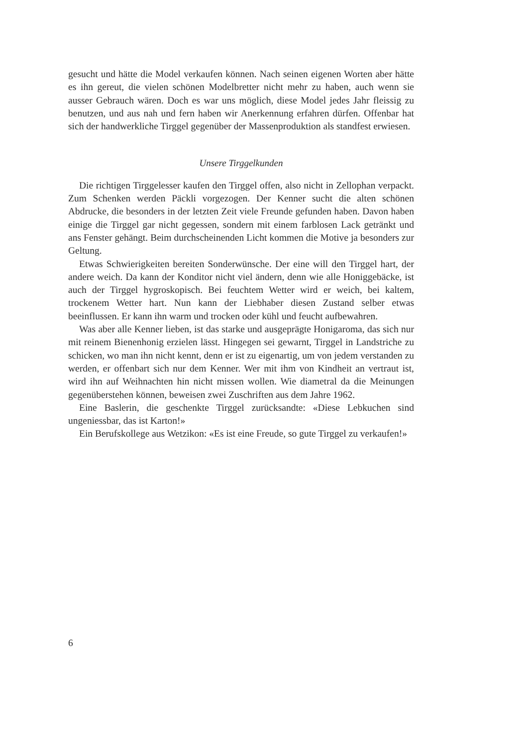gesucht und hätte die Model verkaufen können. Nach seinen eigenen Worten aber hätte es ihn gereut, die vielen schönen Modelbretter nicht mehr zu haben, auch wenn sie ausser Gebrauch wären. Doch es war uns möglich, diese Model jedes Jahr fleissig zu benutzen, und aus nah und fern haben wir Anerkennung erfahren dürfen. Offenbar hat sich der handwerkliche Tirggel gegenüber der Massenproduktion als standfest erwiesen.
Unsere Tirggelkunden
Die richtigen Tirggelesser kaufen den Tirggel offen, also nicht in Zellophan verpackt. Zum Schenken werden Päckli vorgezogen. Der Kenner sucht die alten schönen Abdrucke, die besonders in der letzten Zeit viele Freunde gefunden haben. Davon haben einige die Tirggel gar nicht gegessen, sondern mit einem farblosen Lack getränkt und ans Fenster gehängt. Beim durchscheinenden Licht kommen die Motive ja besonders zur Geltung.
Etwas Schwierigkeiten bereiten Sonderwünsche. Der eine will den Tirggel hart, der andere weich. Da kann der Konditor nicht viel ändern, denn wie alle Honiggebäcke, ist auch der Tirggel hygroskopisch. Bei feuchtem Wetter wird er weich, bei kaltem, trockenem Wetter hart. Nun kann der Liebhaber diesen Zustand selber etwas beeinflussen. Er kann ihn warm und trocken oder kühl und feucht aufbewahren.
Was aber alle Kenner lieben, ist das starke und ausgeprägte Honigaroma, das sich nur mit reinem Bienenhonig erzielen lässt. Hingegen sei gewarnt, Tirggel in Landstriche zu schicken, wo man ihn nicht kennt, denn er ist zu eigenartig, um von jedem verstanden zu werden, er offenbart sich nur dem Kenner. Wer mit ihm von Kindheit an vertraut ist, wird ihn auf Weihnachten hin nicht missen wollen. Wie diametral da die Meinungen gegenüberstehen können, beweisen zwei Zuschriften aus dem Jahre 1962.
Eine Baslerin, die geschenkte Tirggel zurücksandte: «Diese Lebkuchen sind ungeniessbar, das ist Karton!»
Ein Berufskollege aus Wetzikon: «Es ist eine Freude, so gute Tirggel zu verkaufen!»
6